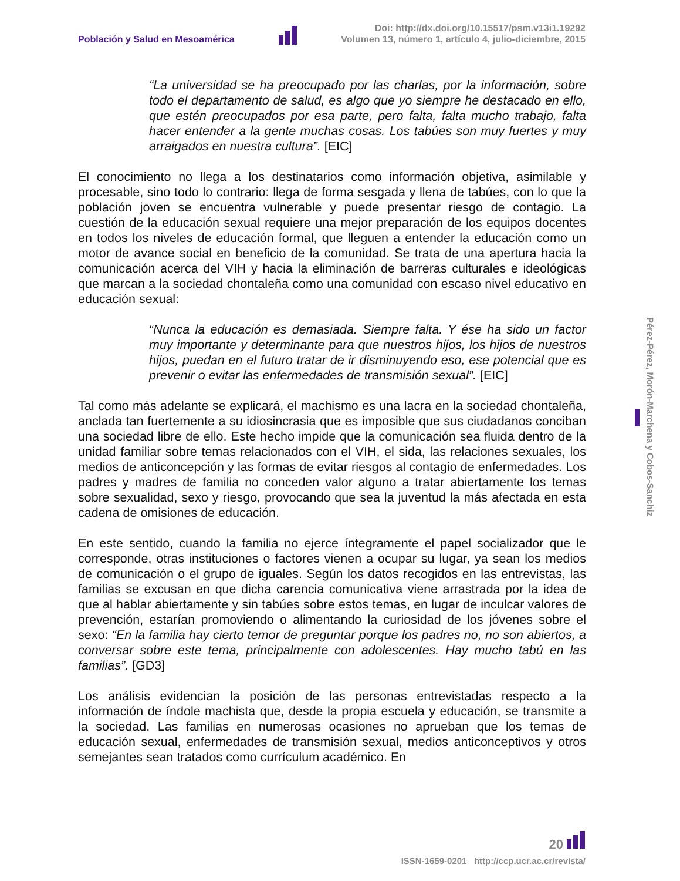Población y Salud en Mesoamérica
Doi: http://dx.doi.org/10.15517/psm.v13i1.19292
Volumen 13, número 1, artículo 4, julio-diciembre, 2015
“La universidad se ha preocupado por las charlas, por la información, sobre todo el departamento de salud, es algo que yo siempre he destacado en ello, que estén preocupados por esa parte, pero falta, falta mucho trabajo, falta hacer entender a la gente muchas cosas. Los tabúes son muy fuertes y muy arraigados en nuestra cultura”. [EIC]
El conocimiento no llega a los destinatarios como información objetiva, asimilable y procesable, sino todo lo contrario: llega de forma sesgada y llena de tabúes, con lo que la población joven se encuentra vulnerable y puede presentar riesgo de contagio. La cuestión de la educación sexual requiere una mejor preparación de los equipos docentes en todos los niveles de educación formal, que lleguen a entender la educación como un motor de avance social en beneficio de la comunidad. Se trata de una apertura hacia la comunicación acerca del VIH y hacia la eliminación de barreras culturales e ideológicas que marcan a la sociedad chontaleña como una comunidad con escaso nivel educativo en educación sexual:
“Nunca la educación es demasiada. Siempre falta. Y ése ha sido un factor muy importante y determinante para que nuestros hijos, los hijos de nuestros hijos, puedan en el futuro tratar de ir disminuyendo eso, ese potencial que es prevenir o evitar las enfermedades de transmisión sexual”. [EIC]
Tal como más adelante se explicará, el machismo es una lacra en la sociedad chontaleña, anclada tan fuertemente a su idiosincrasia que es imposible que sus ciudadanos conciban una sociedad libre de ello. Este hecho impide que la comunicación sea fluida dentro de la unidad familiar sobre temas relacionados con el VIH, el sida, las relaciones sexuales, los medios de anticoncepción y las formas de evitar riesgos al contagio de enfermedades. Los padres y madres de familia no conceden valor alguno a tratar abiertamente los temas sobre sexualidad, sexo y riesgo, provocando que sea la juventud la más afectada en esta cadena de omisiones de educación.
En este sentido, cuando la familia no ejerce íntegramente el papel socializador que le corresponde, otras instituciones o factores vienen a ocupar su lugar, ya sean los medios de comunicación o el grupo de iguales. Según los datos recogidos en las entrevistas, las familias se excusan en que dicha carencia comunicativa viene arrastrada por la idea de que al hablar abiertamente y sin tabúes sobre estos temas, en lugar de inculcar valores de prevención, estarían promoviendo o alimentando la curiosidad de los jóvenes sobre el sexo: “En la familia hay cierto temor de preguntar porque los padres no, no son abiertos, a conversar sobre este tema, principalmente con adolescentes. Hay mucho tabú en las familias”. [GD3]
Los análisis evidencian la posición de las personas entrevistadas respecto a la información de índole machista que, desde la propia escuela y educación, se transmite a la sociedad. Las familias en numerosas ocasiones no aprueban que los temas de educación sexual, enfermedades de transmisión sexual, medios anticonceptivos y otros semejantes sean tratados como currículum académico. En
Pérez-Pérez, Morón-Marchena y Cobos-Sanchiz
20
ISSN-1659-0201 http://ccp.ucr.ac.cr/revista/